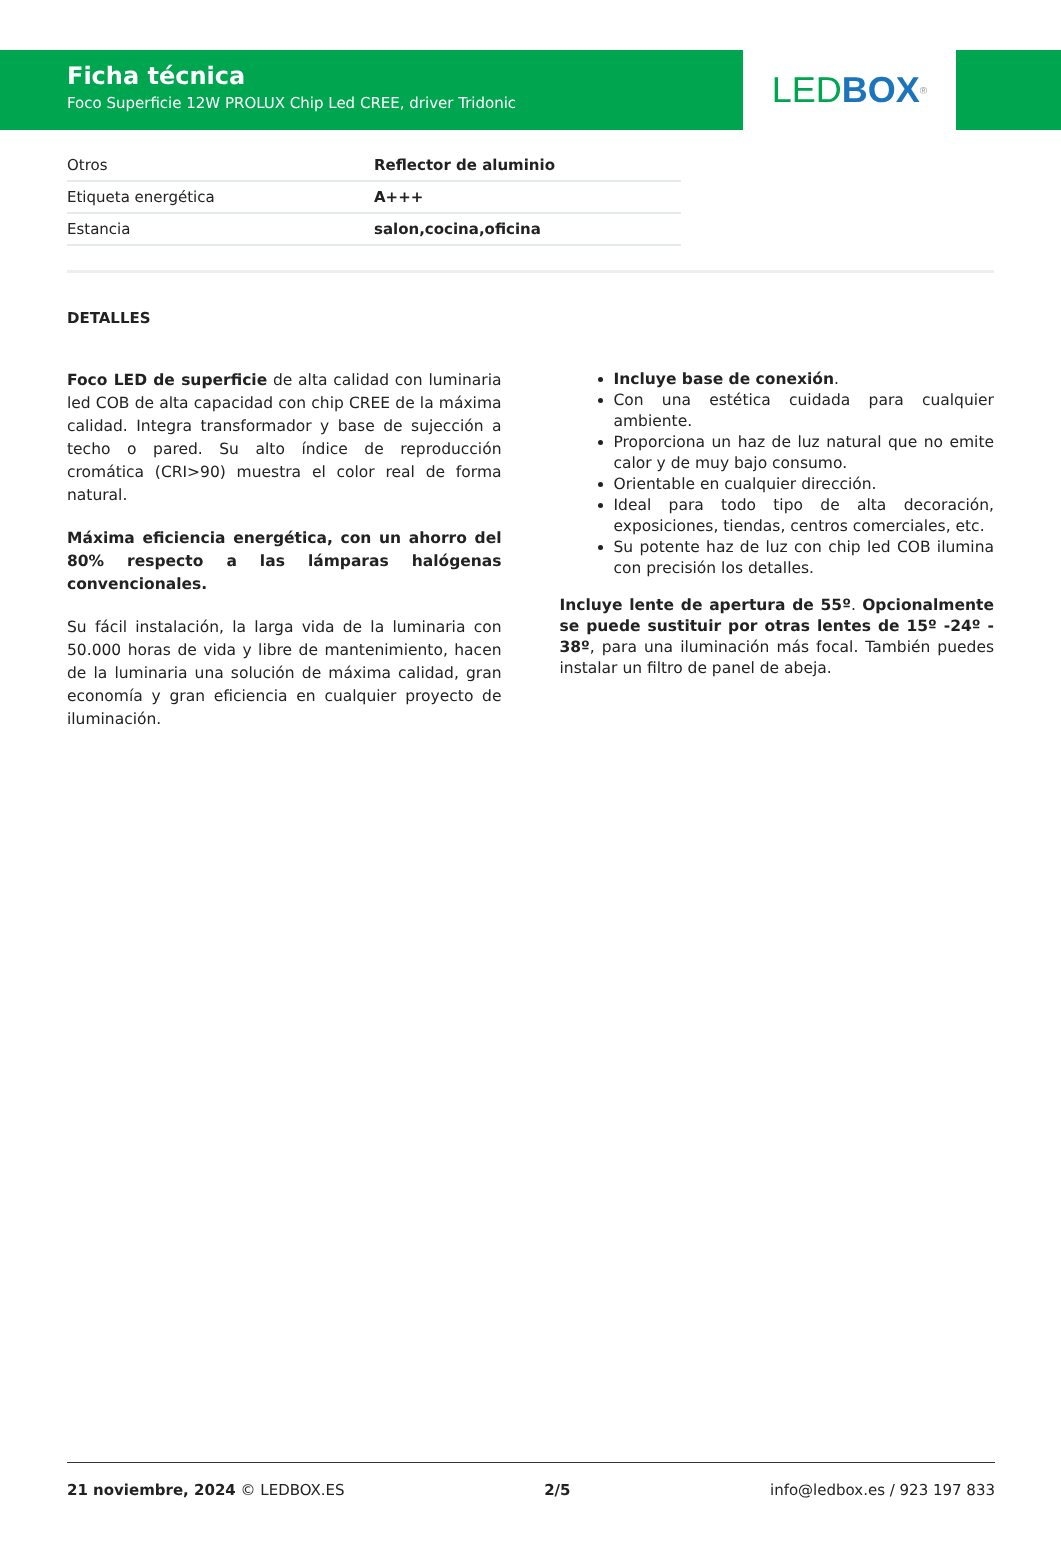Ficha técnica
Foco Superficie 12W PROLUX Chip Led CREE, driver Tridonic
LED BOX<sup>®</sup>
| Otros | Reflector de aluminio |
| Etiqueta energética | A+++ |
| Estancia | salon,cocina,oficina |
DETALLES
Foco LED de superficie de alta calidad con luminaria led COB de alta capacidad con chip CREE de la máxima calidad. Integra transformador y base de sujección a techo o pared. Su alto índice de reproducción cromática (CRI>90) muestra el color real de forma natural.
Máxima eficiencia energética, con un ahorro del 80% respecto a las lámparas halógenas convencionales.
Su fácil instalación, la larga vida de la luminaria con 50.000 horas de vida y libre de mantenimiento, hacen de la luminaria una solución de máxima calidad, gran economía y gran eficiencia en cualquier proyecto de iluminación.
Incluye base de conexión.
Con una estética cuidada para cualquier ambiente.
Proporciona un haz de luz natural que no emite calor y de muy bajo consumo.
Orientable en cualquier dirección.
Ideal para todo tipo de alta decoración, exposiciones, tiendas, centros comerciales, etc.
Su potente haz de luz con chip led COB ilumina con precisión los detalles.
Incluye lente de apertura de 55º. Opcionalmente se puede sustituir por otras lentes de 15º -24º - 38º, para una iluminación más focal. También puedes instalar un filtro de panel de abeja.
21 noviembre, 2024 © LEDBOX.ES 2/5 info@ledbox.es / 923 197 833